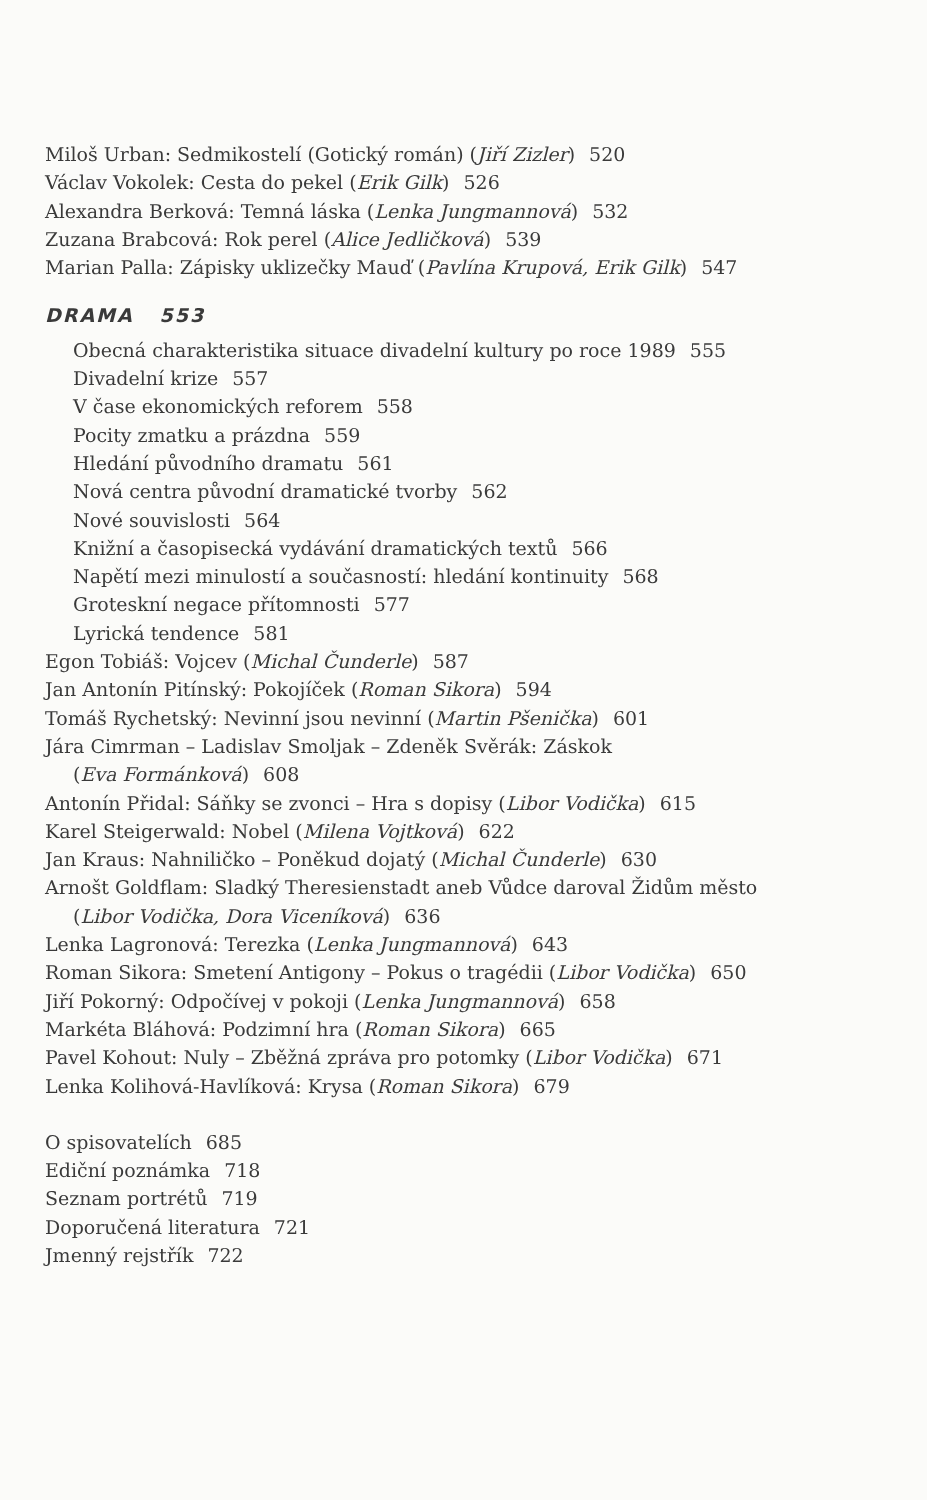Miloš Urban: Sedmikostelí (Gotický román) (Jiří Zizler) 520
Václav Vokolek: Cesta do pekel (Erik Gilk) 526
Alexandra Berková: Temná láska (Lenka Jungmannová) 532
Zuzana Brabcová: Rok perel (Alice Jedličková) 539
Marian Palla: Zápisky uklizečky Mauď (Pavlína Krupová, Erik Gilk) 547
DRAMA 553
Obecná charakteristika situace divadelní kultury po roce 1989 555
Divadelní krize 557
V čase ekonomických reforem 558
Pocity zmatku a prázdna 559
Hledání původního dramatu 561
Nová centra původní dramatické tvorby 562
Nové souvislosti 564
Knižní a časopisecká vydávání dramatických textů 566
Napětí mezi minulostí a současností: hledání kontinuity 568
Groteskní negace přítomnosti 577
Lyrická tendence 581
Egon Tobiáš: Vojcev (Michal Čunderle) 587
Jan Antonín Pitínský: Pokojíček (Roman Sikora) 594
Tomáš Rychetský: Nevinní jsou nevinní (Martin Pšenička) 601
Jára Cimrman – Ladislav Smoljak – Zdeněk Svěrák: Záskok
(Eva Formánková) 608
Antonín Přidal: Sáňky se zvonci – Hra s dopisy (Libor Vodička) 615
Karel Steigerwald: Nobel (Milena Vojtková) 622
Jan Kraus: Nahniličko – Poněkud dojatý (Michal Čunderle) 630
Arnošt Goldflam: Sladký Theresienstadt aneb Vůdce daroval Židům město
(Libor Vodička, Dora Viceníková) 636
Lenka Lagronová: Terezka (Lenka Jungmannová) 643
Roman Sikora: Smetení Antigony – Pokus o tragédii (Libor Vodička) 650
Jiří Pokorný: Odpočívej v pokoji (Lenka Jungmannová) 658
Markéta Bláhová: Podzimní hra (Roman Sikora) 665
Pavel Kohout: Nuly – Zběžná zpráva pro potomky (Libor Vodička) 671
Lenka Kolihová-Havlíková: Krysa (Roman Sikora) 679
O spisovatelích 685
Ediční poznámka 718
Seznam portrétů 719
Doporučená literatura 721
Jmenný rejstřík 722